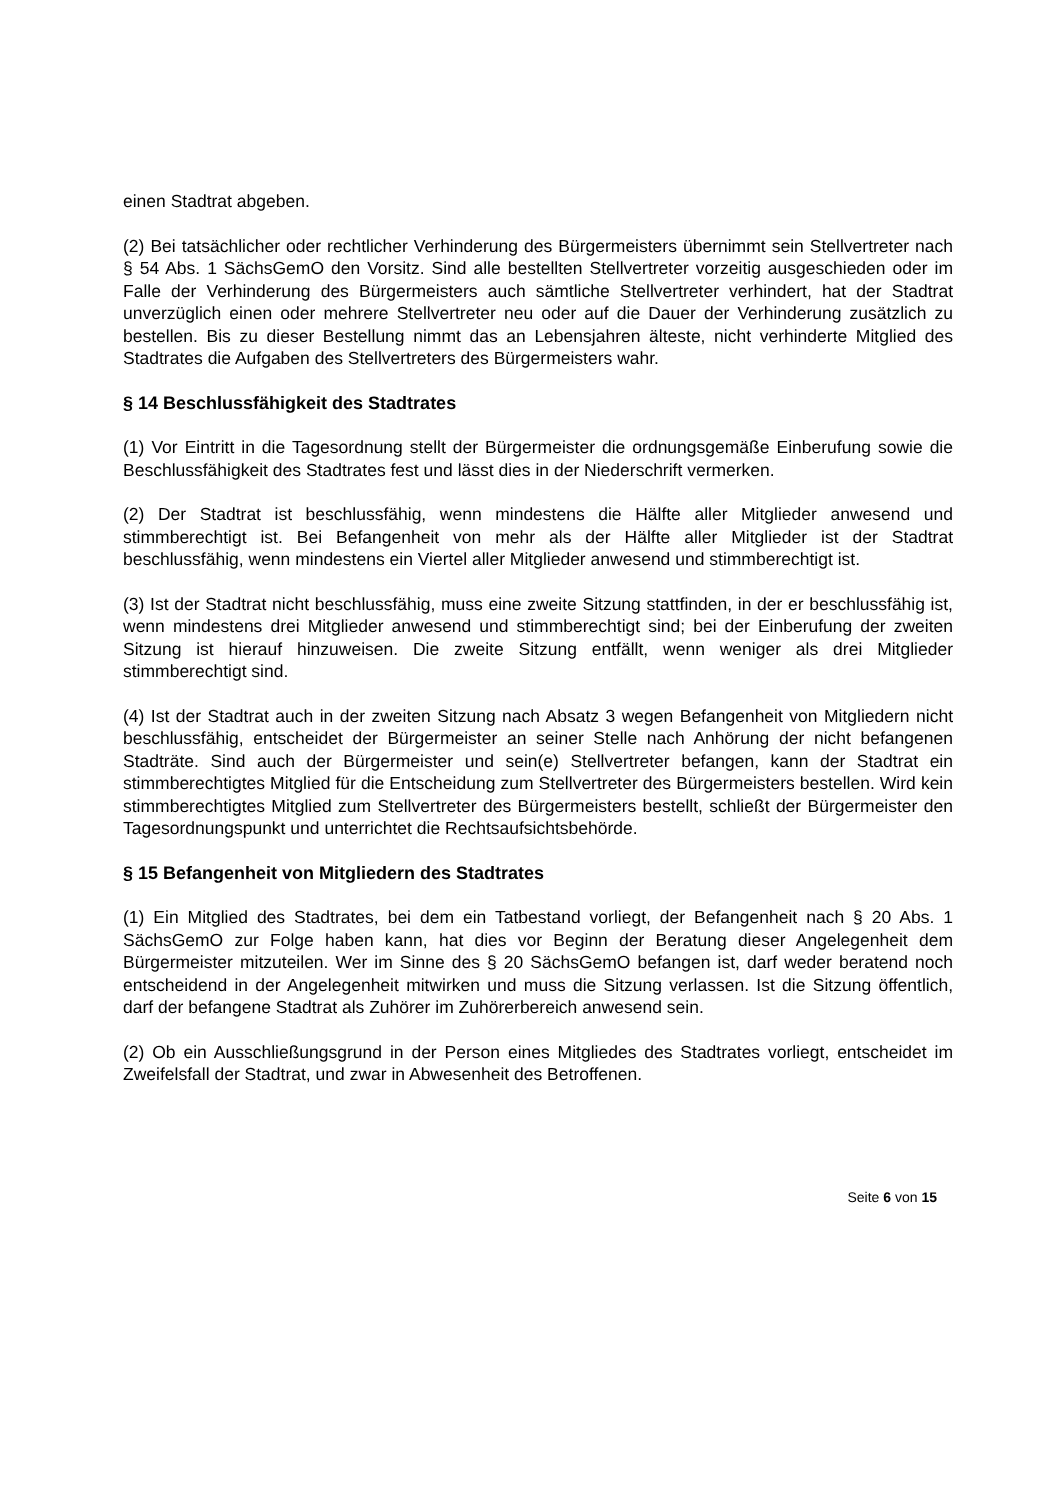einen Stadtrat abgeben.
(2) Bei tatsächlicher oder rechtlicher Verhinderung des Bürgermeisters übernimmt sein Stellvertreter nach § 54 Abs. 1 SächsGemO den Vorsitz. Sind alle bestellten Stellvertreter vorzeitig ausgeschieden oder im Falle der Verhinderung des Bürgermeisters auch sämtliche Stellvertreter verhindert, hat der Stadtrat unverzüglich einen oder mehrere Stellvertreter neu oder auf die Dauer der Verhinderung zusätzlich zu bestellen. Bis zu dieser Bestellung nimmt das an Lebensjahren älteste, nicht verhinderte Mitglied des Stadtrates die Aufgaben des Stellvertreters des Bürgermeisters wahr.
§ 14 Beschlussfähigkeit des Stadtrates
(1) Vor Eintritt in die Tagesordnung stellt der Bürgermeister die ordnungsgemäße Einberufung sowie die Beschlussfähigkeit des Stadtrates fest und lässt dies in der Niederschrift vermerken.
(2) Der Stadtrat ist beschlussfähig, wenn mindestens die Hälfte aller Mitglieder anwesend und stimmberechtigt ist. Bei Befangenheit von mehr als der Hälfte aller Mitglieder ist der Stadtrat beschlussfähig, wenn mindestens ein Viertel aller Mitglieder anwesend und stimmberechtigt ist.
(3) Ist der Stadtrat nicht beschlussfähig, muss eine zweite Sitzung stattfinden, in der er beschlussfähig ist, wenn mindestens drei Mitglieder anwesend und stimmberechtigt sind; bei der Einberufung der zweiten Sitzung ist hierauf hinzuweisen. Die zweite Sitzung entfällt, wenn weniger als drei Mitglieder stimmberechtigt sind.
(4) Ist der Stadtrat auch in der zweiten Sitzung nach Absatz 3 wegen Befangenheit von Mitgliedern nicht beschlussfähig, entscheidet der Bürgermeister an seiner Stelle nach Anhörung der nicht befangenen Stadträte. Sind auch der Bürgermeister und sein(e) Stellvertreter befangen, kann der Stadtrat ein stimmberechtigtes Mitglied für die Entscheidung zum Stellvertreter des Bürgermeisters bestellen. Wird kein stimmberechtigtes Mitglied zum Stellvertreter des Bürgermeisters bestellt, schließt der Bürgermeister den Tagesordnungspunkt und unterrichtet die Rechtsaufsichtsbehörde.
§ 15 Befangenheit von Mitgliedern des Stadtrates
(1) Ein Mitglied des Stadtrates, bei dem ein Tatbestand vorliegt, der Befangenheit nach § 20 Abs. 1 SächsGemO zur Folge haben kann, hat dies vor Beginn der Beratung dieser Angelegenheit dem Bürgermeister mitzuteilen. Wer im Sinne des § 20 SächsGemO befangen ist, darf weder beratend noch entscheidend in der Angelegenheit mitwirken und muss die Sitzung verlassen. Ist die Sitzung öffentlich, darf der befangene Stadtrat als Zuhörer im Zuhörerbereich anwesend sein.
(2) Ob ein Ausschließungsgrund in der Person eines Mitgliedes des Stadtrates vorliegt, entscheidet im Zweifelsfall der Stadtrat, und zwar in Abwesenheit des Betroffenen.
Seite 6 von 15